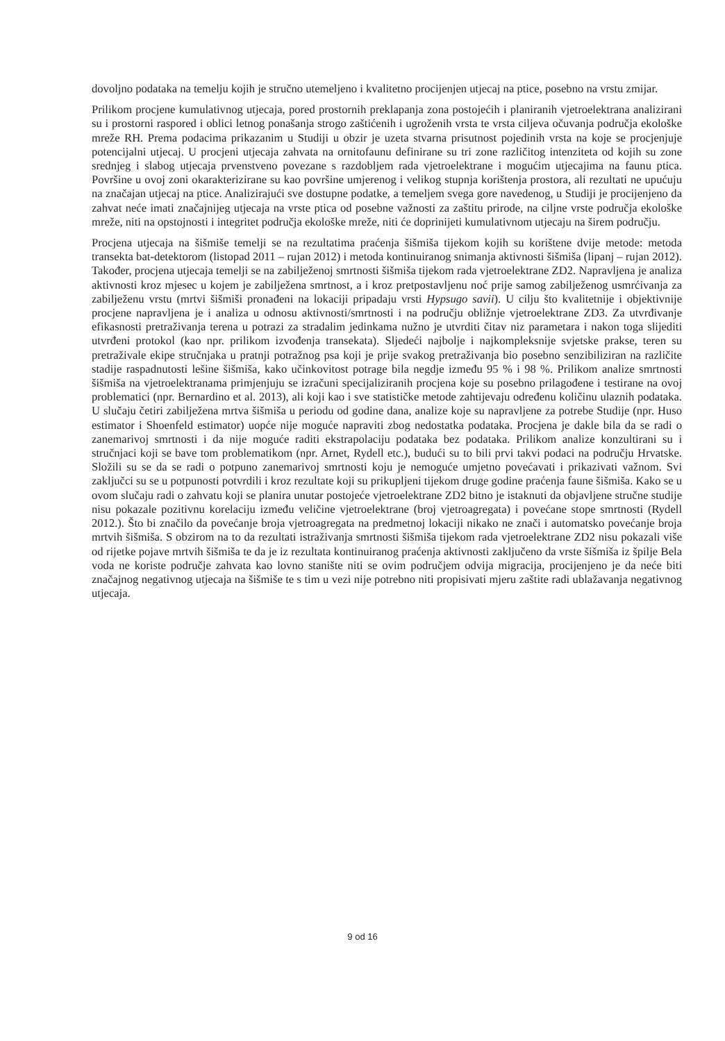dovoljno podataka na temelju kojih je stručno utemeljeno i kvalitetno procijenjen utjecaj na ptice, posebno na vrstu zmijar.
Prilikom procjene kumulativnog utjecaja, pored prostornih preklapanja zona postojećih i planiranih vjetroelektrana analizirani su i prostorni raspored i oblici letnog ponašanja strogo zaštićenih i ugroženih vrsta te vrsta ciljeva očuvanja područja ekološke mreže RH. Prema podacima prikazanim u Studiji u obzir je uzeta stvarna prisutnost pojedinih vrsta na koje se procjenjuje potencijalni utjecaj. U procjeni utjecaja zahvata na ornitofaunu definirane su tri zone različitog intenziteta od kojih su zone srednjeg i slabog utjecaja prvenstveno povezane s razdobljem rada vjetroelektrane i mogućim utjecajima na faunu ptica. Površine u ovoj zoni okarakterizirane su kao površine umjerenog i velikog stupnja korištenja prostora, ali rezultati ne upućuju na značajan utjecaj na ptice. Analizirajući sve dostupne podatke, a temeljem svega gore navedenog, u Studiji je procijenjeno da zahvat neće imati značajnijeg utjecaja na vrste ptica od posebne važnosti za zaštitu prirode, na ciljne vrste područja ekološke mreže, niti na opstojnosti i integritet područja ekološke mreže, niti će doprinijeti kumulativnom utjecaju na širem području.
Procjena utjecaja na šišmiše temelji se na rezultatima praćenja šišmiša tijekom kojih su korištene dvije metode: metoda transekta bat-detektorom (listopad 2011 – rujan 2012) i metoda kontinuiranog snimanja aktivnosti šišmiša (lipanj – rujan 2012). Također, procjena utjecaja temelji se na zabilježenoj smrtnosti šišmiša tijekom rada vjetroelektrane ZD2. Napravljena je analiza aktivnosti kroz mjesec u kojem je zabilježena smrtnost, a i kroz pretpostavljenu noć prije samog zabilježenog usmrćivanja za zabilježenu vrstu (mrtvi šišmiši pronađeni na lokaciji pripadaju vrsti Hypsugo savii). U cilju što kvalitetnije i objektivnije procjene napravljena je i analiza u odnosu aktivnosti/smrtnosti i na području obližnje vjetroelektrane ZD3. Za utvrđivanje efikasnosti pretraživanja terena u potrazi za stradalim jedinkama nužno je utvrditi čitav niz parametara i nakon toga slijediti utvrđeni protokol (kao npr. prilikom izvođenja transekata). Sljedeći najbolje i najkompleksnije svjetske prakse, teren su pretraživale ekipe stručnjaka u pratnji potražnog psa koji je prije svakog pretraživanja bio posebno senzibiliziran na različite stadije raspadnutosti lešine šišmiša, kako učinkovitost potrage bila negdje između 95 % i 98 %. Prilikom analize smrtnosti šišmiša na vjetroelektranama primjenjuju se izračuni specijaliziranih procjena koje su posebno prilagođene i testirane na ovoj problematici (npr. Bernardino et al. 2013), ali koji kao i sve statističke metode zahtijevaju određenu količinu ulaznih podataka. U slučaju četiri zabilježena mrtva šišmiša u periodu od godine dana, analize koje su napravljene za potrebe Studije (npr. Huso estimator i Shoenfeld estimator) uopće nije moguće napraviti zbog nedostatka podataka. Procjena je dakle bila da se radi o zanemarivoj smrtnosti i da nije moguće raditi ekstrapolaciju podataka bez podataka. Prilikom analize konzultirani su i stručnjaci koji se bave tom problematikom (npr. Arnet, Rydell etc.), budući su to bili prvi takvi podaci na području Hrvatske. Složili su se da se radi o potpuno zanemarivoj smrtnosti koju je nemoguće umjetno povećavati i prikazivati važnom. Svi zaključci su se u potpunosti potvrdili i kroz rezultate koji su prikupljeni tijekom druge godine praćenja faune šišmiša. Kako se u ovom slučaju radi o zahvatu koji se planira unutar postojeće vjetroelektrane ZD2 bitno je istaknuti da objavljene stručne studije nisu pokazale pozitivnu korelaciju između veličine vjetroelektrane (broj vjetroagregata) i povećane stope smrtnosti (Rydell 2012.). Što bi značilo da povećanje broja vjetroagregata na predmetnoj lokaciji nikako ne znači i automatsko povećanje broja mrtvih šišmiša. S obzirom na to da rezultati istraživanja smrtnosti šišmiša tijekom rada vjetroelektrane ZD2 nisu pokazali više od rijetke pojave mrtvih šišmiša te da je iz rezultata kontinuiranog praćenja aktivnosti zaključeno da vrste šišmiša iz špilje Bela voda ne koriste područje zahvata kao lovno stanište niti se ovim područjem odvija migracija, procijenjeno je da neće biti značajnog negativnog utjecaja na šišmiše te s tim u vezi nije potrebno niti propisivati mjeru zaštite radi ublažavanja negativnog utjecaja.
9 od 16